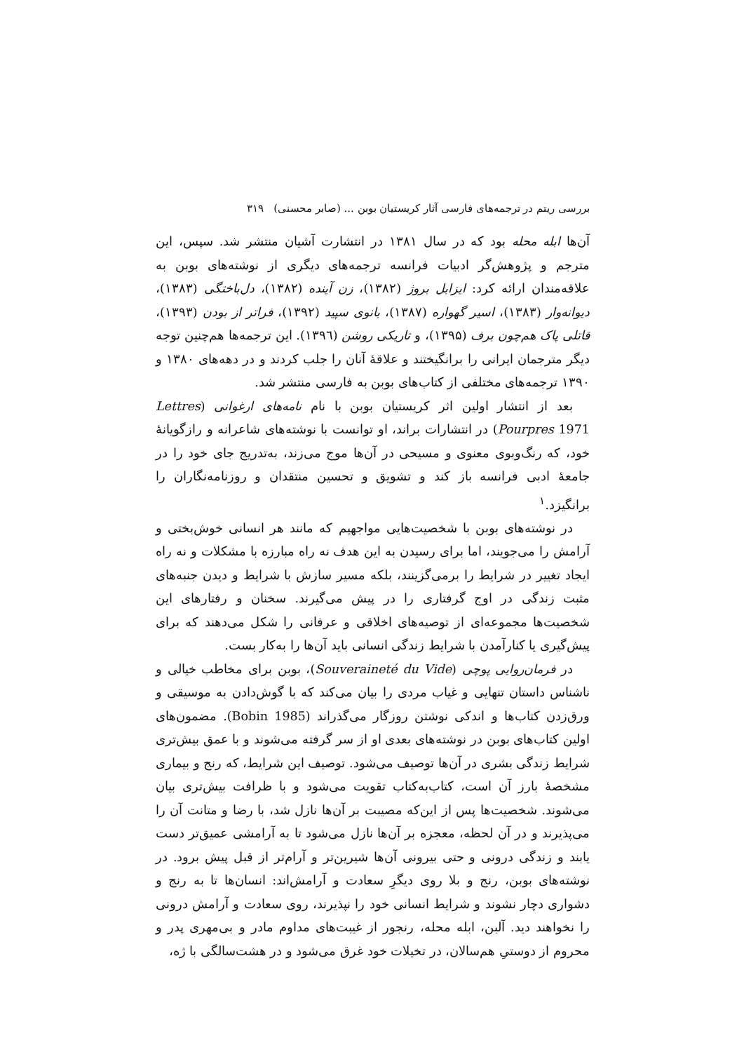بررسی ریتم در ترجمه‌های فارسی آثار کریستیان بوبن ... (صابر محسنی) ۳۱۹
آن‌ها ابله محله بود که در سال ۱۳۸۱ در انتشارت آشیان منتشر شد. سپس، این مترجم و پژوهش‌گر ادبیات فرانسه ترجمه‌های دیگری از نوشته‌های بوبن به علاقه‌مندان ارائه کرد: ایزابل بروژ (۱۳۸۲)، زن آینده (۱۳۸۲)، دل‌باختگی (۱۳۸۳)، دیوانه‌وار (۱۳۸۳)، اسیر گهواره (۱۳۸۷)، بانوی سپید (۱۳۹۲)، فراتر از بودن (۱۳۹۳)، قاتلی پاک هم‌چون برف (۱۳۹۵)، و تاریکی روشن (۱۳۹٦). این ترجمه‌ها هم‌چنین توجه دیگر مترجمان ایرانی را برانگیختند و علاقهٔ آنان را جلب کردند و در دهه‌های ۱۳۸۰ و ۱۳۹۰ ترجمه‌های مختلفی از کتاب‌های بوبن به فارسی منتشر شد.
بعد از انتشار اولین اثر کریستیان بوبن با نام نامه‌های ارغوانی (Lettres Pourpres 1971) در انتشارات براند، او توانست با نوشته‌های شاعرانه و رازگویانهٔ خود، که رنگ‌وبوی معنوی و مسیحی در آن‌ها موج می‌زند، به‌تدریج جای خود را در جامعهٔ ادبی فرانسه باز کند و تشویق و تحسین منتقدان و روزنامه‌نگاران را برانگیزد.<sup>۱</sup>
در نوشته‌های بوبن با شخصیت‌هایی مواجهیم که مانند هر انسانی خوش‌بختی و آرامش را می‌جویند، اما برای رسیدن به این هدف نه راه مبارزه با مشکلات و نه راه ایجاد تغییر در شرایط را برمی‌گزینند، بلکه مسیر سازش با شرایط و دیدن جنبه‌های مثبت زندگی در اوج گرفتاری را در پیش می‌گیرند. سخنان و رفتارهای این شخصیت‌ها مجموعه‌ای از توصیه‌های اخلاقی و عرفانی را شکل می‌دهند که برای پیش‌گیری یا کنارآمدن با شرایط زندگی انسانی باید آن‌ها را به‌کار بست.
در فرمان‌روایی پوچی (Souveraineté du Vide)، بوبن برای مخاطب خیالی و ناشناس داستان تنهایی و غیاب مردی را بیان می‌کند که با گوش‌دادن به موسیقی و ورق‌زدن کتاب‌ها و اندکی نوشتن روزگار می‌گذراند (Bobin 1985). مضمون‌های اولین کتاب‌های بوبن در نوشته‌های بعدی او از سر گرفته می‌شوند و با عمق بیش‌تری شرایط زندگی بشری در آن‌ها توصیف می‌شود. توصیف این شرایط، که رنج و بیماری مشخصهٔ بارز آن است، کتاب‌به‌کتاب تقویت می‌شود و با ظرافت بیش‌تری بیان می‌شوند. شخصیت‌ها پس از این‌که مصیبت بر آن‌ها نازل شد، با رضا و متانت آن را می‌پذیرند و در آن لحظه، معجزه بر آن‌ها نازل می‌شود تا به آرامشی عمیق‌تر دست یابند و زندگی درونی و حتی بیرونی آن‌ها شیرین‌تر و آرام‌تر از قبل پیش برود. در نوشته‌های بوبن، رنج و بلا روی دیگرِ سعادت و آرامش‌اند: انسان‌ها تا به رنج و دشواری دچار نشوند و شرایط انسانی خود را نپذیرند، روی سعادت و آرامش درونی را نخواهند دید. آلبن، ابله محله، رنجور از غیبت‌های مداوم مادر و بی‌مهری پدر و محروم از دوستیِ هم‌سالان، در تخیلات خود غرق می‌شود و در هشت‌سالگی با ژه،